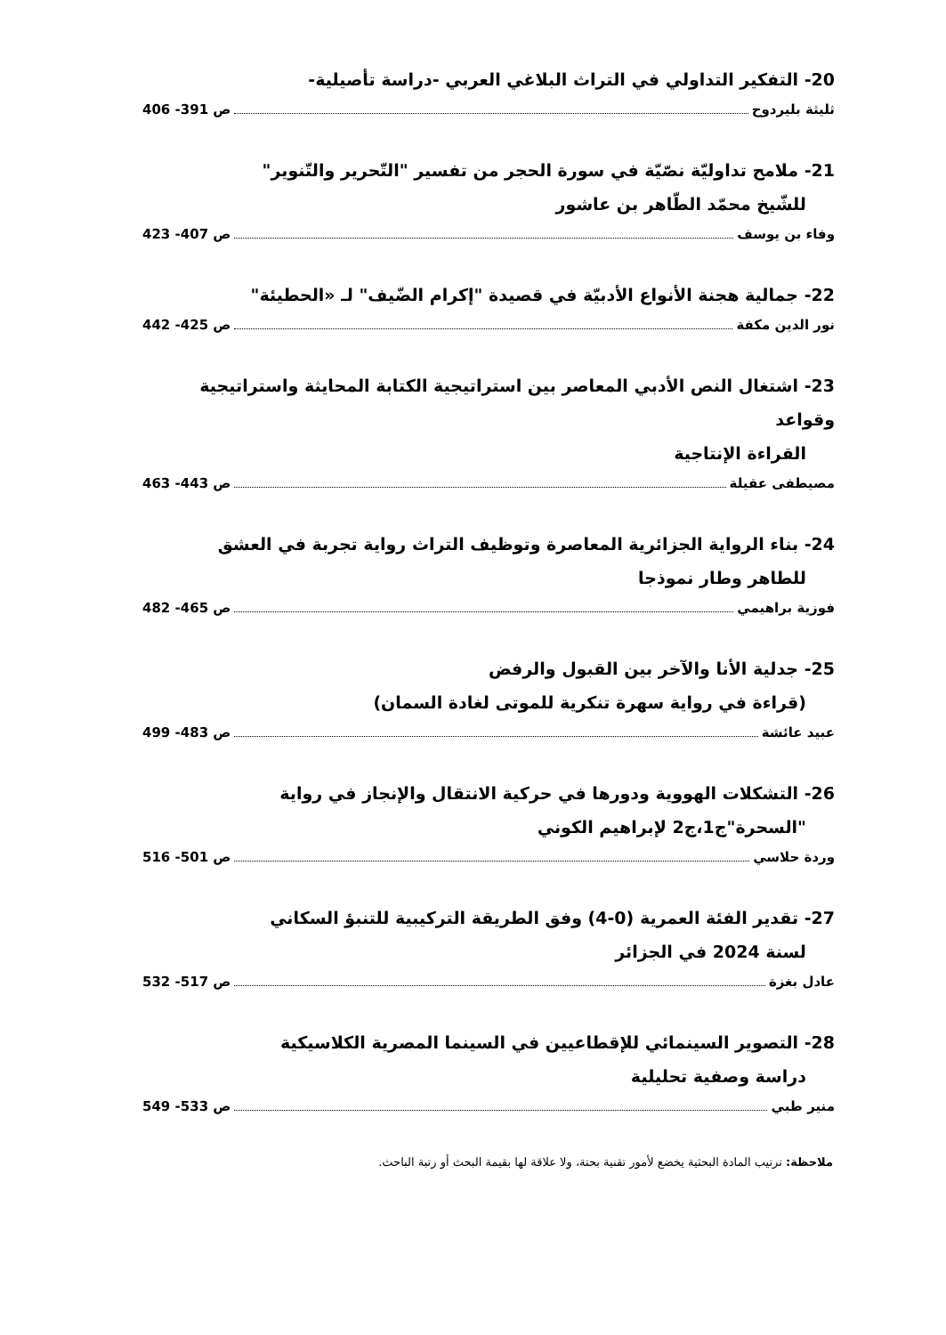20- التفكير التداولي في التراث البلاغي العربي -دراسة تأصيلية-
ثليثة بليردوح ص 391- 406
21- ملامح تداوليّة نصّيّة في سورة الحجر من تفسير "التّحرير والتّنوير"
للشّيخ محمّد الطّاهر بن عاشور
وفاء بن يوسف ص 407- 423
22- جمالية هجنة الأنواع الأدبيّة في قصيدة "إكرام الضّيف" لـ «الحطيئة"
نور الدين مكفة ص 425- 442
23- اشتغال النص الأدبي المعاصر بين استراتيجية الكتابة المحايثة واستراتيجية وقواعد
القراءة الإنتاجية
مصيطفى عقيلة ص 443- 463
24- بناء الرواية الجزائرية المعاصرة وتوظيف التراث رواية تجربة في العشق
للطاهر وطار نموذجا
فوزية براهيمي ص 465- 482
25- جدلية الأنا والآخر بين القبول والرفض
(قراءة في رواية سهرة تنكرية للموتى لغادة السمان)
عبيد عائشة ص 483- 499
26- التشكلات الهووية ودورها في حركية الانتقال والإنجاز في رواية
"السحرة"ج1،ج2 لإبراهيم الكوني
وردة حلاسي ص 501- 516
27- تقدير الفئة العمرية (0-4) وفق الطريقة التركيبية للتنبؤ السكاني
لسنة 2024 في الجزائر
عادل بغزة ص 517- 532
28- التصوير السينمائي للإقطاعيين في السينما المصرية الكلاسيكية
دراسة وصفية تحليلية
منير طبي ص 533- 549
ملاحظة: ترتيب المادة البحثية يخضع لأمور تقنية بحتة، ولا علاقة لها بقيمة البحث أو رتبة الباحث.